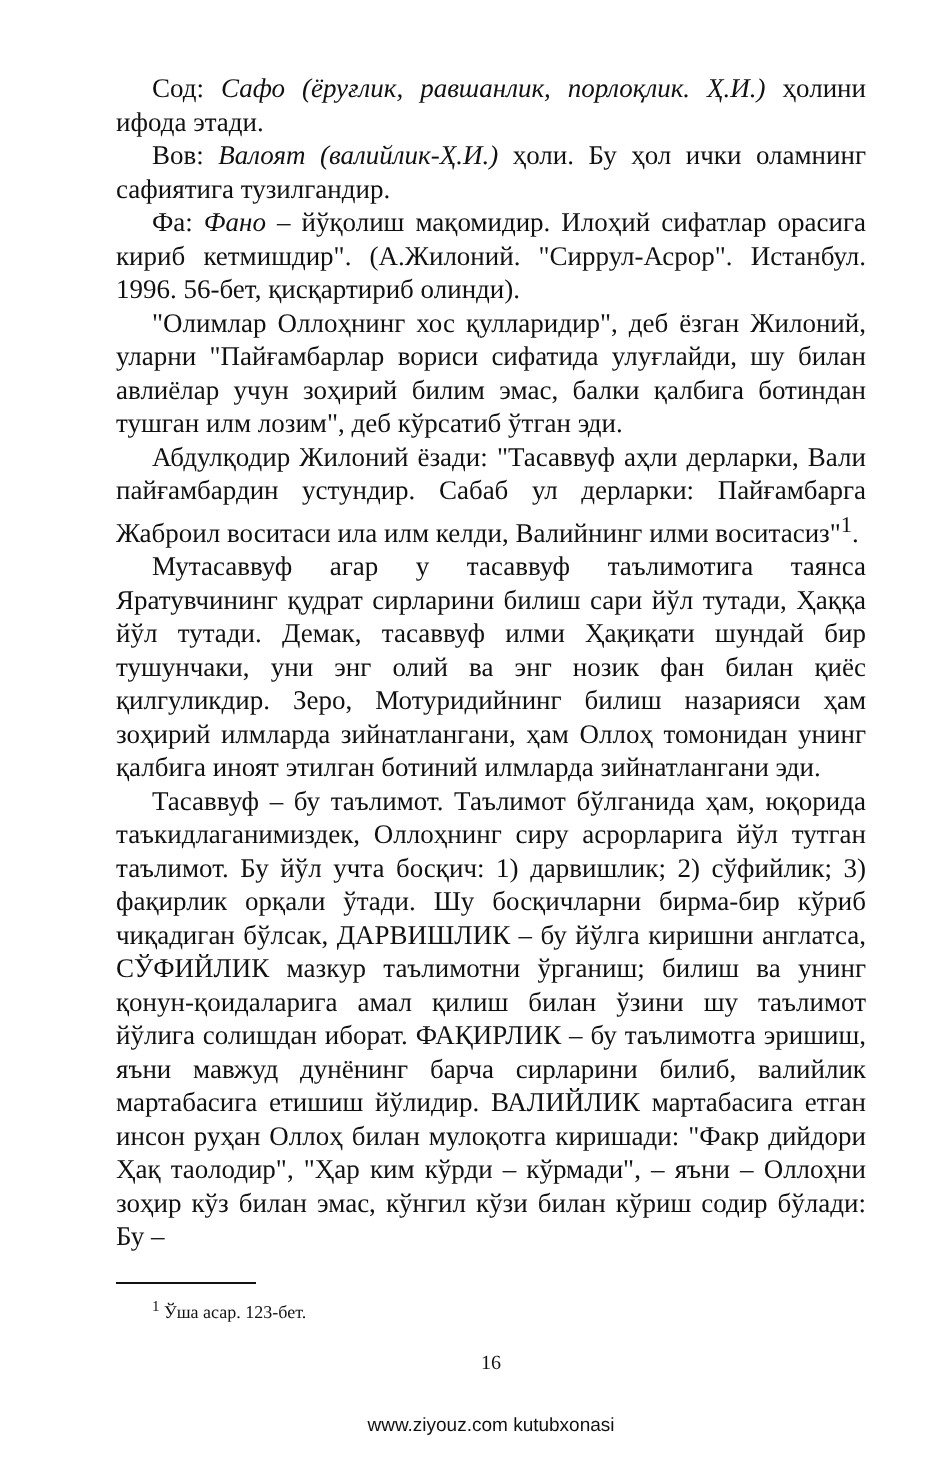Сод: Сафо (ёруғлик, равшанлик, порлоқлик. Ҳ.И.) ҳолини ифода этади.
Вов: Валоят (валийлик-Ҳ.И.) ҳоли. Бу ҳол ички оламнинг сафиятига тузилгандир.
Фа: Фано – йўқолиш мақомидир. Илоҳий сифатлар орасига кириб кетмишдир". (А.Жилоний. "Сиррул-Асрор". Истанбул. 1996. 56-бет, қисқартириб олинди).
"Олимлар Оллоҳнинг хос қулларидир", деб ёзган Жилоний, уларни "Пайғамбарлар вориси сифатида улуғлайди, шу билан авлиёлар учун зоҳирий билим эмас, балки қалбига ботиндан тушган илм лозим", деб кўрсатиб ўтган эди.
Абдулқодир Жилоний ёзади: "Тасаввуф аҳли дерларки, Вали пайғамбардин устундир. Сабаб ул дерларки: Пайғамбарга Жаброил воситаси ила илм келди, Валийнинг илми воситасиз"<sup>1</sup>.
Мутасаввуф агар у тасаввуф таълимотига таянса Яратувчининг қудрат сирларини билиш сари йўл тутади, Ҳаққа йўл тутади. Демак, тасаввуф илми Ҳақиқати шундай бир тушунчаки, уни энг олий ва энг нозик фан билан қиёс қилгуликдир. Зеро, Мотуридийнинг билиш назарияси ҳам зоҳирий илмларда зийнатлангани, ҳам Оллоҳ томонидан унинг қалбига иноят этилган ботиний илмларда зийнатлангани эди.
Тасаввуф – бу таълимот. Таълимот бўлганида ҳам, юқорида таъкидлаганимиздек, Оллоҳнинг сиру асрорларига йўл тутган таълимот. Бу йўл учта босқич: 1) дарвишлик; 2) сўфийлик; 3) фақирлик орқали ўтади. Шу босқичларни бирма-бир кўриб чиқадиган бўлсак, ДАРВИШЛИК – бу йўлга киришни англатса, СЎФИЙЛИК мазкур таълимотни ўрганиш; билиш ва унинг қонун-қоидаларига амал қилиш билан ўзини шу таълимот йўлига солишдан иборат. ФАҚИРЛИК – бу таълимотга эришиш, яъни мавжуд дунёнинг барча сирларини билиб, валийлик мартабасига етишиш йўлидир. ВАЛИЙЛИК мартабасига етган инсон руҳан Оллоҳ билан мулоқотга киришади: "Факр дийдори Ҳақ таолодир", "Ҳар ким кўрди – кўрмади", – яъни – Оллоҳни зоҳир кўз билан эмас, кўнгил кўзи билан кўриш содир бўлади: Бу –
<sup>1</sup> Ўша асар. 123-бет.
16
www.ziyouz.com kutubxonasi